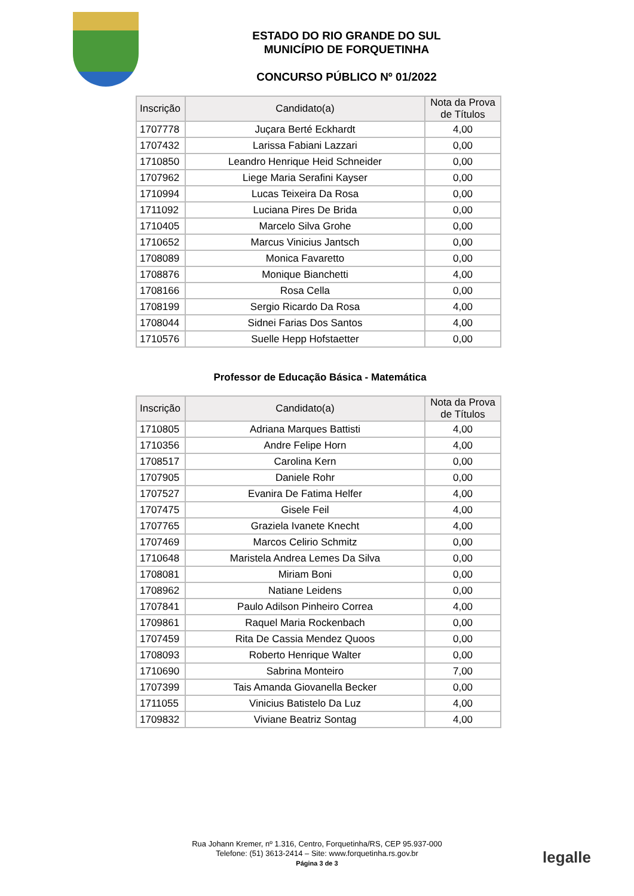ESTADO DO RIO GRANDE DO SUL
MUNICÍPIO DE FORQUETINHA
CONCURSO PÚBLICO Nº 01/2022
| Inscrição | Candidato(a) | Nota da Prova de Títulos |
| --- | --- | --- |
| 1707778 | Juçara Berté Eckhardt | 4,00 |
| 1707432 | Larissa Fabiani Lazzari | 0,00 |
| 1710850 | Leandro Henrique Heid Schneider | 0,00 |
| 1707962 | Liege Maria Serafini Kayser | 0,00 |
| 1710994 | Lucas Teixeira Da Rosa | 0,00 |
| 1711092 | Luciana Pires De Brida | 0,00 |
| 1710405 | Marcelo Silva Grohe | 0,00 |
| 1710652 | Marcus Vinicius Jantsch | 0,00 |
| 1708089 | Monica Favaretto | 0,00 |
| 1708876 | Monique Bianchetti | 4,00 |
| 1708166 | Rosa Cella | 0,00 |
| 1708199 | Sergio Ricardo Da Rosa | 4,00 |
| 1708044 | Sidnei Farias Dos Santos | 4,00 |
| 1710576 | Suelle Hepp Hofstaetter | 0,00 |
Professor de Educação Básica - Matemática
| Inscrição | Candidato(a) | Nota da Prova de Títulos |
| --- | --- | --- |
| 1710805 | Adriana Marques Battisti | 4,00 |
| 1710356 | Andre Felipe Horn | 4,00 |
| 1708517 | Carolina Kern | 0,00 |
| 1707905 | Daniele Rohr | 0,00 |
| 1707527 | Evanira De Fatima Helfer | 4,00 |
| 1707475 | Gisele Feil | 4,00 |
| 1707765 | Graziela Ivanete Knecht | 4,00 |
| 1707469 | Marcos Celirio Schmitz | 0,00 |
| 1710648 | Maristela Andrea Lemes Da Silva | 0,00 |
| 1708081 | Miriam Boni | 0,00 |
| 1708962 | Natiane Leidens | 0,00 |
| 1707841 | Paulo Adilson Pinheiro Correa | 4,00 |
| 1709861 | Raquel Maria Rockenbach | 0,00 |
| 1707459 | Rita De Cassia Mendez Quoos | 0,00 |
| 1708093 | Roberto Henrique Walter | 0,00 |
| 1710690 | Sabrina Monteiro | 7,00 |
| 1707399 | Tais Amanda Giovanella Becker | 0,00 |
| 1711055 | Vinicius Batistelo Da Luz | 4,00 |
| 1709832 | Viviane Beatriz Sontag | 4,00 |
Rua Johann Kremer, nº 1.316, Centro, Forquetinha/RS, CEP 95.937-000
Telefone: (51) 3613-2414 – Site: www.forquetinha.rs.gov.br
Página 3 de 3
legalle